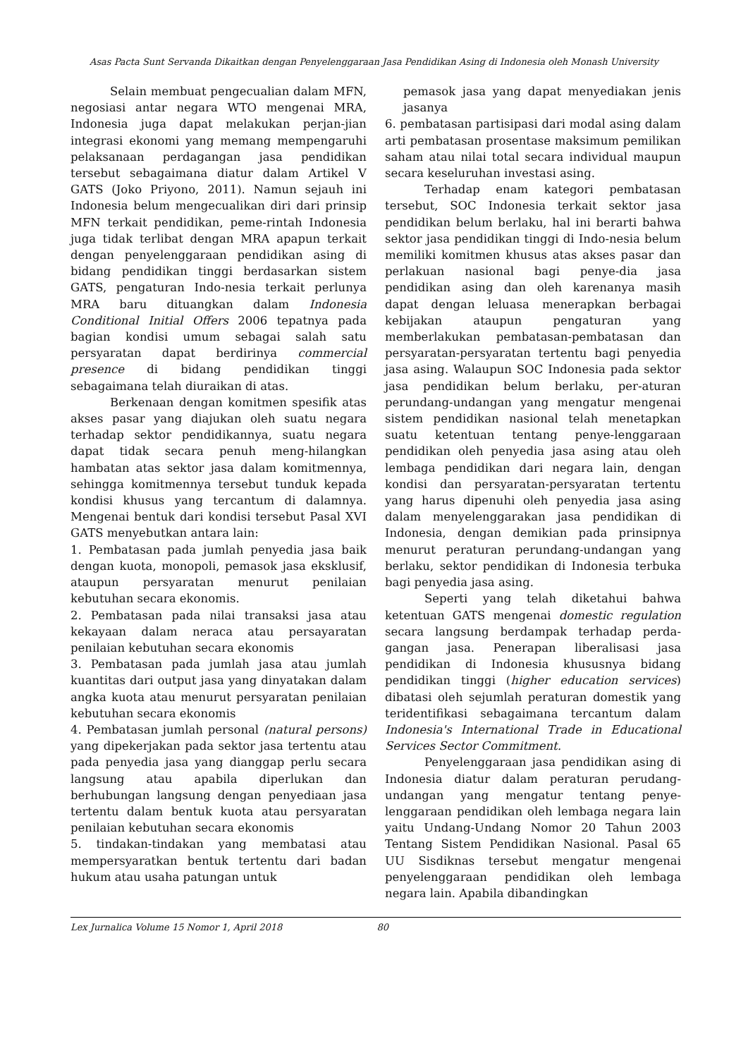Asas Pacta Sunt Servanda Dikaitkan dengan Penyelenggaraan Jasa Pendidikan Asing di Indonesia oleh Monash University
Selain membuat pengecualian dalam MFN, negosiasi antar negara WTO mengenai MRA, Indonesia juga dapat melakukan perjan-jian integrasi ekonomi yang memang mempengaruhi pelaksanaan perdagangan jasa pendidikan tersebut sebagaimana diatur dalam Artikel V GATS (Joko Priyono, 2011). Namun sejauh ini Indonesia belum mengecualikan diri dari prinsip MFN terkait pendidikan, peme-rintah Indonesia juga tidak terlibat dengan MRA apapun terkait dengan penyelenggaraan pendidikan asing di bidang pendidikan tinggi berdasarkan sistem GATS, pengaturan Indo-nesia terkait perlunya MRA baru dituangkan dalam Indonesia Conditional Initial Offers 2006 tepatnya pada bagian kondisi umum sebagai salah satu persyaratan dapat berdirinya commercial presence di bidang pendidikan tinggi sebagaimana telah diuraikan di atas.
Berkenaan dengan komitmen spesifik atas akses pasar yang diajukan oleh suatu negara terhadap sektor pendidikannya, suatu negara dapat tidak secara penuh meng-hilangkan hambatan atas sektor jasa dalam komitmennya, sehingga komitmennya tersebut tunduk kepada kondisi khusus yang tercantum di dalamnya. Mengenai bentuk dari kondisi tersebut Pasal XVI GATS menyebutkan antara lain:
1. Pembatasan pada jumlah penyedia jasa baik dengan kuota, monopoli, pemasok jasa eksklusif, ataupun persyaratan menurut penilaian kebutuhan secara ekonomis.
2. Pembatasan pada nilai transaksi jasa atau kekayaan dalam neraca atau persayaratan penilaian kebutuhan secara ekonomis
3. Pembatasan pada jumlah jasa atau jumlah kuantitas dari output jasa yang dinyatakan dalam angka kuota atau menurut persyaratan penilaian kebutuhan secara ekonomis
4. Pembatasan jumlah personal (natural persons) yang dipekerjakan pada sektor jasa tertentu atau pada penyedia jasa yang dianggap perlu secara langsung atau apabila diperlukan dan berhubungan langsung dengan penyediaan jasa tertentu dalam bentuk kuota atau persyaratan penilaian kebutuhan secara ekonomis
5. tindakan-tindakan yang membatasi atau mempersyaratkan bentuk tertentu dari badan hukum atau usaha patungan untuk
pemasok jasa yang dapat menyediakan jenis jasanya
6. pembatasan partisipasi dari modal asing dalam arti pembatasan prosentase maksimum pemilikan saham atau nilai total secara individual maupun secara keseluruhan investasi asing.
Terhadap enam kategori pembatasan tersebut, SOC Indonesia terkait sektor jasa pendidikan belum berlaku, hal ini berarti bahwa sektor jasa pendidikan tinggi di Indo-nesia belum memiliki komitmen khusus atas akses pasar dan perlakuan nasional bagi penye-dia jasa pendidikan asing dan oleh karenanya masih dapat dengan leluasa menerapkan berbagai kebijakan ataupun pengaturan yang memberlakukan pembatasan-pembatasan dan persyaratan-persyaratan tertentu bagi penyedia jasa asing. Walaupun SOC Indonesia pada sektor jasa pendidikan belum berlaku, per-aturan perundang-undangan yang mengatur mengenai sistem pendidikan nasional telah menetapkan suatu ketentuan tentang penye-lenggaraan pendidikan oleh penyedia jasa asing atau oleh lembaga pendidikan dari negara lain, dengan kondisi dan persyaratan-persyaratan tertentu yang harus dipenuhi oleh penyedia jasa asing dalam menyelenggarakan jasa pendidikan di Indonesia, dengan demikian pada prinsipnya menurut peraturan perundang-undangan yang berlaku, sektor pendidikan di Indonesia terbuka bagi penyedia jasa asing.
Seperti yang telah diketahui bahwa ketentuan GATS mengenai domestic regulation secara langsung berdampak terhadap perda-gangan jasa. Penerapan liberalisasi jasa pendidikan di Indonesia khususnya bidang pendidikan tinggi (higher education services) dibatasi oleh sejumlah peraturan domestik yang teridentifikasi sebagaimana tercantum dalam Indonesia's International Trade in Educational Services Sector Commitment.
Penyelenggaraan jasa pendidikan asing di Indonesia diatur dalam peraturan perudang-undangan yang mengatur tentang penye-lenggaraan pendidikan oleh lembaga negara lain yaitu Undang-Undang Nomor 20 Tahun 2003 Tentang Sistem Pendidikan Nasional. Pasal 65 UU Sisdiknas tersebut mengatur mengenai penyelenggaraan pendidikan oleh lembaga negara lain. Apabila dibandingkan
Lex Jurnalica Volume 15 Nomor 1, April 2018 80